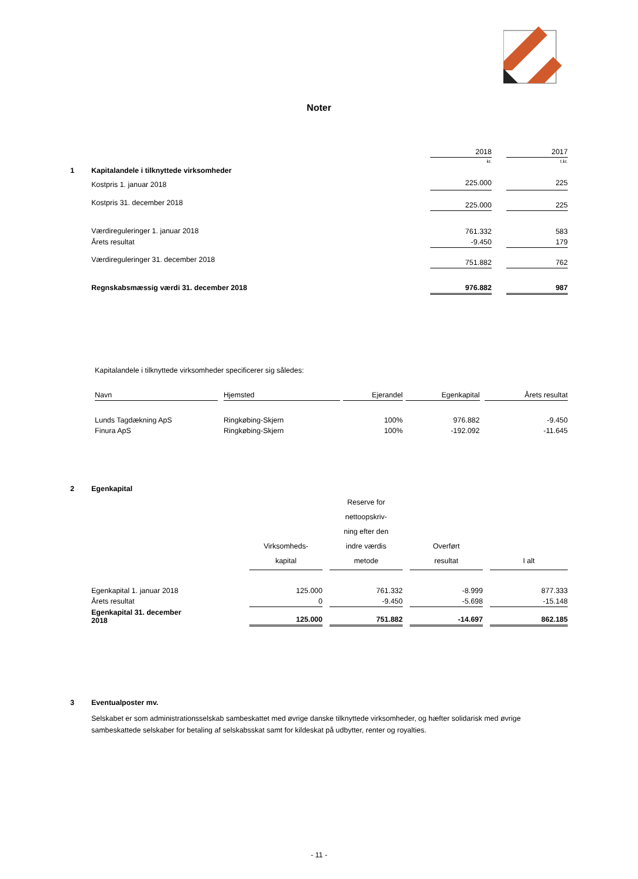Noter
| | | 2018 | | 2017 |
| | | kr. | | t.kr. |
| 1 | Kapitalandele i tilknyttede virksomheder | | | |
| | Kostpris 1. januar 2018 | 225.000 | | 225 |
| | Kostpris 31. december 2018 | 225.000 | | 225 |
| | Værdireguleringer 1. januar 2018 | 761.332 | | 583 |
| | Årets resultat | -9.450 | | 179 |
| | Værdireguleringer 31. december 2018 | 751.882 | | 762 |
| | Regnskabsmæssig værdi 31. december 2018 | 976.882 | | 987 |
Kapitalandele i tilknyttede virksomheder specificerer sig således:
| Navn | | Hjemsted | | Ejerandel | | Egenkapital | | Årets resultat |
| --- | --- | --- | --- | --- | --- | --- | --- | --- |
| Lunds Tagdækning ApS | | Ringkøbing-Skjern | | 100% | | 976.882 | | -9.450 |
| Finura ApS | | Ringkøbing-Skjern | | 100% | | -192.092 | | -11.645 |
| 2 | Egenkapital | | | | | | | |
| | | Virksomheds- kapital | | Reserve for nettoopskriv- ning efter den indre værdis metode | | Overført resultat | | I alt |
| | Egenkapital 1. januar 2018 | 125.000 | | 761.332 | | -8.999 | | 877.333 |
| | Årets resultat | 0 | | -9.450 | | -5.698 | | -15.148 |
| | Egenkapital 31. december 2018 | 125.000 | | 751.882 | | -14.697 | | 862.185 |
| 3 | Eventualposter mv. |
| | Selskabet er som administrationsselskab sambeskattet med øvrige danske tilknyttede virksomheder, og hæfter solidarisk med øvrige sambeskattede selskaber for betaling af selskabsskat samt for kildeskat på udbytter, renter og royalties. |
- 11 -